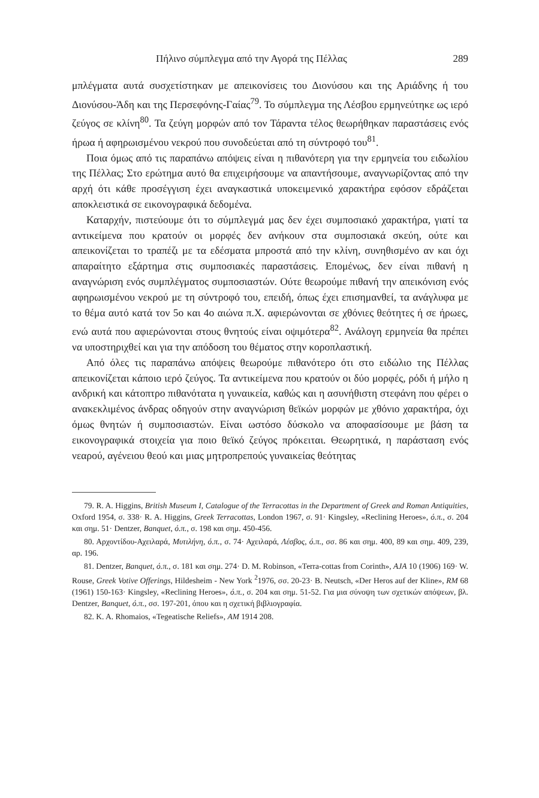Πήλινο σύμπλεγμα από την Αγορά της Πέλλας 289
μπλέγματα αυτά συσχετίστηκαν με απεικονίσεις του Διονύσου και της Αριάδνης ή του Διονύσου-Άδη και της Περσεφόνης-Γαίας<sup>79</sup>. Το σύμπλεγμα της Λέσβου ερμηνεύτηκε ως ιερό ζεύγος σε κλίνη<sup>80</sup>. Τα ζεύγη μορφών από τον Τάραντα τέλος θεωρήθηκαν παραστάσεις ενός ήρωα ή αφηρωισμένου νεκρού που συνοδεύεται από τη σύντροφό του<sup>81</sup>.
Ποια όμως από τις παραπάνω απόψεις είναι η πιθανότερη για την ερμηνεία του ειδωλίου της Πέλλας; Στο ερώτημα αυτό θα επιχειρήσουμε να απαντήσουμε, αναγνωρίζοντας από την αρχή ότι κάθε προσέγγιση έχει αναγκαστικά υποκειμενικό χαρακτήρα εφόσον εδράζεται αποκλειστικά σε εικονογραφικά δεδομένα.
Καταρχήν, πιστεύουμε ότι το σύμπλεγμά μας δεν έχει συμποσιακό χαρακτήρα, γιατί τα αντικείμενα που κρατούν οι μορφές δεν ανήκουν στα συμποσιακά σκεύη, ούτε και απεικονίζεται το τραπέζι με τα εδέσματα μπροστά από την κλίνη, συνηθισμένο αν και όχι απαραίτητο εξάρτημα στις συμποσιακές παραστάσεις. Επομένως, δεν είναι πιθανή η αναγνώριση ενός συμπλέγματος συμποσιαστών. Ούτε θεωρούμε πιθανή την απεικόνιση ενός αφηρωισμένου νεκρού με τη σύντροφό του, επειδή, όπως έχει επισημανθεί, τα ανάγλυφα με το θέμα αυτό κατά τον 5ο και 4ο αιώνα π.Χ. αφιερώνονται σε χθόνιες θεότητες ή σε ήρωες, ενώ αυτά που αφιερώνονται στους θνητούς είναι οψιμότερα<sup>82</sup>. Ανάλογη ερμηνεία θα πρέπει να υποστηριχθεί και για την απόδοση του θέματος στην κοροπλαστική.
Από όλες τις παραπάνω απόψεις θεωρούμε πιθανότερο ότι στο ειδώλιο της Πέλλας απεικονίζεται κάποιο ιερό ζεύγος. Τα αντικείμενα που κρατούν οι δύο μορφές, ρόδι ή μήλο η ανδρική και κάτοπτρο πιθανότατα η γυναικεία, καθώς και η ασυνήθιστη στεφάνη που φέρει ο ανακεκλιμένος άνδρας οδηγούν στην αναγνώριση θεϊκών μορφών με χθόνιο χαρακτήρα, όχι όμως θνητών ή συμποσιαστών. Είναι ωστόσο δύσκολο να αποφασίσουμε με βάση τα εικονογραφικά στοιχεία για ποιο θεϊκό ζεύγος πρόκειται. Θεωρητικά, η παράσταση ενός νεαρού, αγένειου θεού και μιας μητροπρεπούς γυναικείας θεότητας
79. R. A. Higgins, British Museum I, Catalogue of the Terracottas in the Department of Greek and Roman Antiquities, Oxford 1954, σ. 338· R. A. Higgins, Greek Terracottas, London 1967, σ. 91· Kingsley, «Reclining Heroes», ό.π., σ. 204 και σημ. 51· Dentzer, Banquet, ό.π., σ. 198 και σημ. 450-456.
80. Αρχοντίδου-Αχειλαρά, Μυτιλήνη, ό.π., σ. 74· Αχειλαρά, Λέσβος, ό.π., σσ. 86 και σημ. 400, 89 και σημ. 409, 239, αρ. 196.
81. Dentzer, Banquet, ό.π., σ. 181 και σημ. 274· D. M. Robinson, «Terra-cottas from Corinth», AJA 10 (1906) 169· W. Rouse, Greek Votive Offerings, Hildesheim - New York <sup>2</sup>1976, σσ. 20-23· B. Neutsch, «Der Heros auf der Kline», RM 68 (1961) 150-163· Kingsley, «Reclining Heroes», ό.π., σ. 204 και σημ. 51-52. Για μια σύνοψη των σχετικών απόψεων, βλ. Dentzer, Banquet, ό.π., σσ. 197-201, όπου και η σχετική βιβλιογραφία.
82. K. A. Rhomaios, «Tegeatische Reliefs», AM 1914 208.